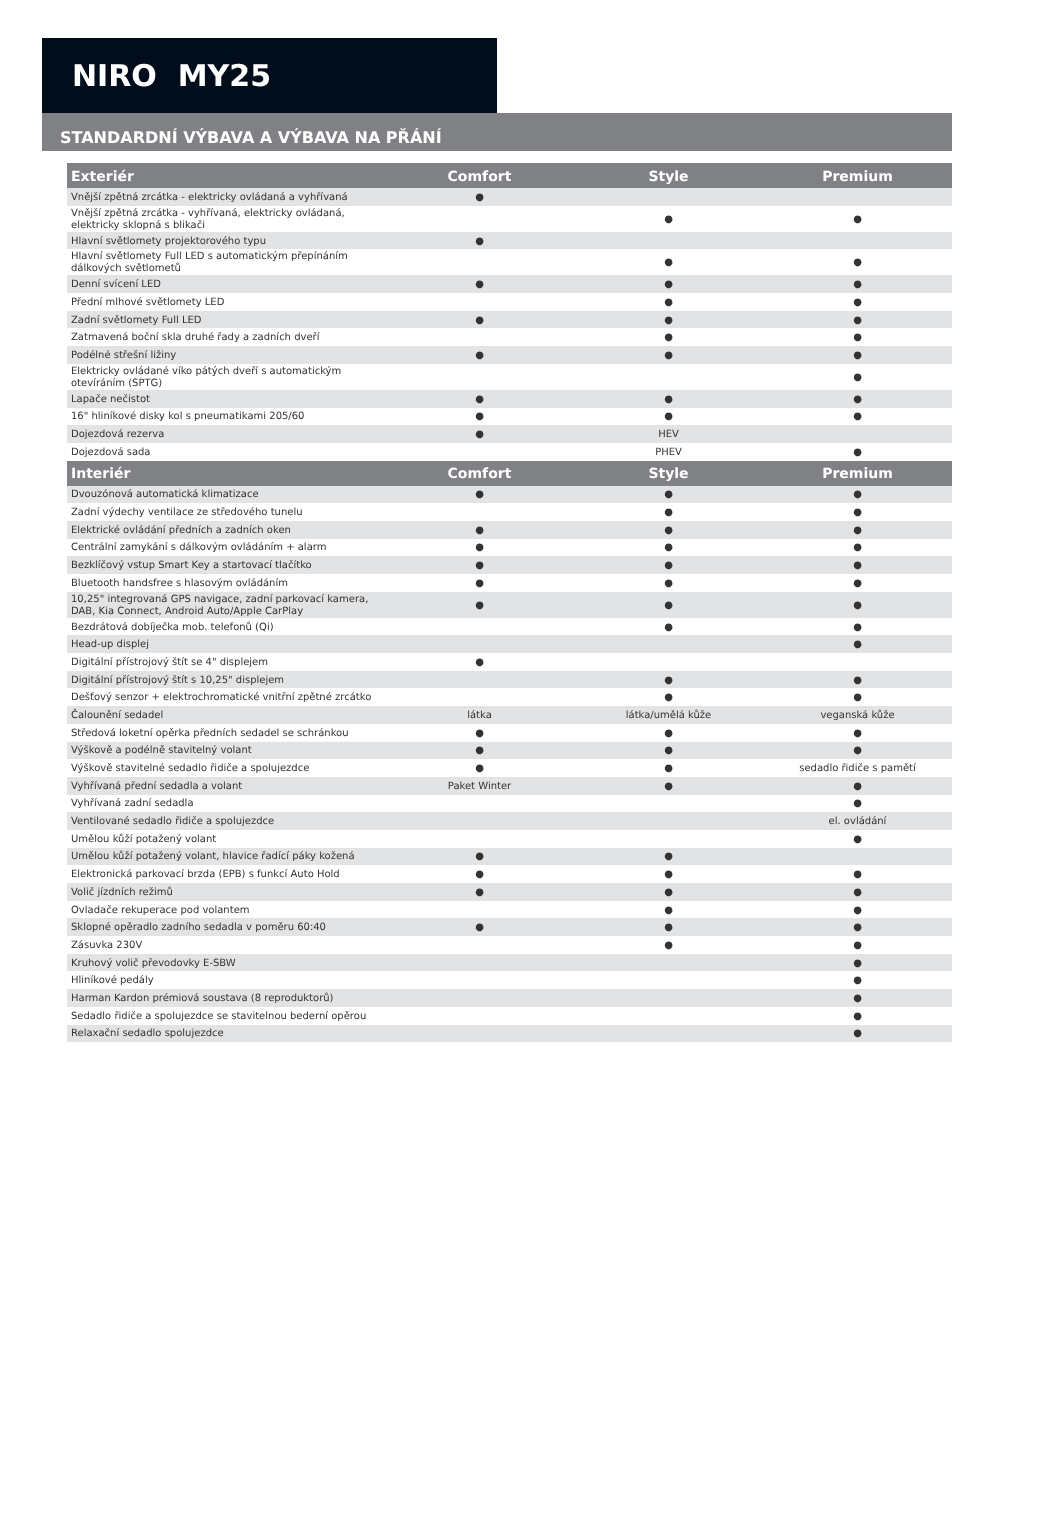NIRO MY25
STANDARDNÍ VÝBAVA A VÝBAVA NA PŘÁNÍ
| Exteriér | Comfort | Style | Premium |
| --- | --- | --- | --- |
| Vnější zpětná zrcátka - elektricky ovládaná a vyhřívaná | ● | | |
| Vnější zpětná zrcátka - vyhřívaná, elektricky ovládaná, elektricky sklopná s blikači | | ● | ● |
| Hlavní světlomety projektorového typu | ● | | |
| Hlavní světlomety Full LED s automatickým přepínáním dálkových světlometů | | ● | ● |
| Denní svícení LED | ● | ● | ● |
| Přední mlhové světlomety LED | | ● | ● |
| Zadní světlomety Full LED | ● | ● | ● |
| Zatmavená boční skla druhé řady a zadních dveří | | ● | ● |
| Podélné střešní ližiny | ● | ● | ● |
| Elektricky ovládané víko pátých dveří s automatickým otevíráním (SPTG) | | | ● |
| Lapače nečistot | ● | ● | ● |
| 16" hliníkové disky kol s pneumatikami 205/60 | ● | ● | ● |
| Dojezdová rezerva | ● | HEV | |
| Dojezdová sada | | PHEV | ● |
| Interiér | Comfort | Style | Premium |
| --- | --- | --- | --- |
| Dvouzónová automatická klimatizace | ● | ● | ● |
| Zadní výdechy ventilace ze středového tunelu | | ● | ● |
| Elektrické ovládání předních a zadních oken | ● | ● | ● |
| Centrální zamykání s dálkovým ovládáním + alarm | ● | ● | ● |
| Bezklíčový vstup Smart Key a startovací tlačítko | ● | ● | ● |
| Bluetooth handsfree s hlasovým ovládáním | ● | ● | ● |
| 10,25" integrovaná GPS navigace, zadní parkovací kamera, DAB, Kia Connect, Android Auto/Apple CarPlay | ● | ● | ● |
| Bezdrátová dobíječka mob. telefonů (Qi) | | ● | ● |
| Head-up displej | | | ● |
| Digitální přístrojový štít se 4" displejem | ● | | |
| Digitální přístrojový štít s 10,25" displejem | | ● | ● |
| Dešťový senzor + elektrochromatické vnitřní zpětné zrcátko | | ● | ● |
| Čalounění sedadel | látka | látka/umělá kůže | veganská kůže |
| Středová loketní opěrka předních sedadel se schránkou | ● | ● | ● |
| Výškově a podélně stavitelný volant | ● | ● | ● |
| Výškově stavitelné sedadlo řidiče a spolujezdce | ● | ● | sedadlo řidiče s pamětí |
| Vyhřívaná přední sedadla a volant | Paket Winter | ● | ● |
| Vyhřívaná zadní sedadla | | | ● |
| Ventilované sedadlo řidiče a spolujezdce | | | el. ovládání |
| Umělou kůží potažený volant | | | ● |
| Umělou kůží potažený volant, hlavice řadící páky kožená | ● | ● | |
| Elektronická parkovací brzda (EPB) s funkcí Auto Hold | ● | ● | ● |
| Volič jízdních režimů | ● | ● | ● |
| Ovladače rekuperace pod volantem | | ● | ● |
| Sklopné opěradlo zadního sedadla v poměru 60:40 | ● | ● | ● |
| Zásuvka 230V | | ● | ● |
| Kruhový volič převodovky E-SBW | | | ● |
| Hliníkové pedály | | | ● |
| Harman Kardon prémiová soustava (8 reproduktorů) | | | ● |
| Sedadlo řidiče a spolujezdce se stavitelnou bederní opěrou | | | ● |
| Relaxační sedadlo spolujezdce | | | ● |